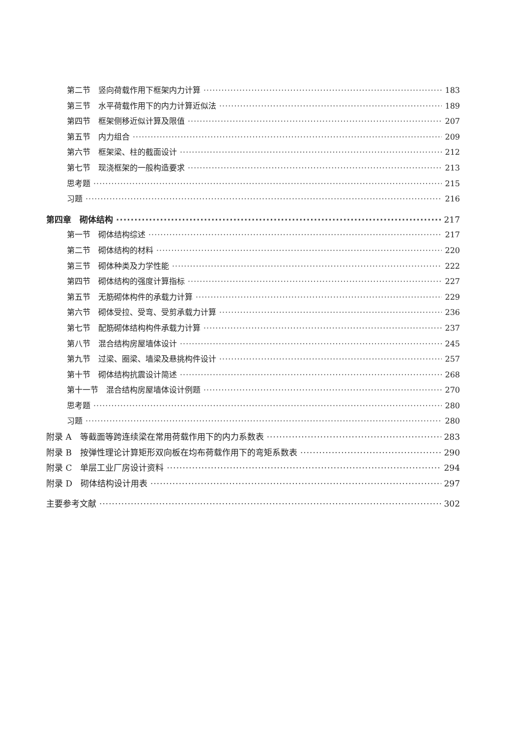第二节　竖向荷载作用下框架内力计算 183
第三节　水平荷载作用下的内力计算近似法 189
第四节　框架侧移近似计算及限值 207
第五节　内力组合 209
第六节　框架梁、柱的截面设计 212
第七节　现浇框架的一般构造要求 213
思考题 215
习题 216
第四章　砌体结构 217
第一节　砌体结构综述 217
第二节　砌体结构的材料 220
第三节　砌体种类及力学性能 222
第四节　砌体结构的强度计算指标 227
第五节　无筋砌体构件的承载力计算 229
第六节　砌体受拉、受弯、受剪承载力计算 236
第七节　配筋砌体结构构件承载力计算 237
第八节　混合结构房屋墙体设计 245
第九节　过梁、圈梁、墙梁及悬挑构件设计 257
第十节　砌体结构抗震设计简述 268
第十一节　混合结构房屋墙体设计例题 270
思考题 280
习题 280
附录 A　等截面等跨连续梁在常用荷载作用下的内力系数表 283
附录 B　按弹性理论计算矩形双向板在均布荷载作用下的弯矩系数表 290
附录 C　单层工业厂房设计资料 294
附录 D　砌体结构设计用表 297
主要参考文献 302